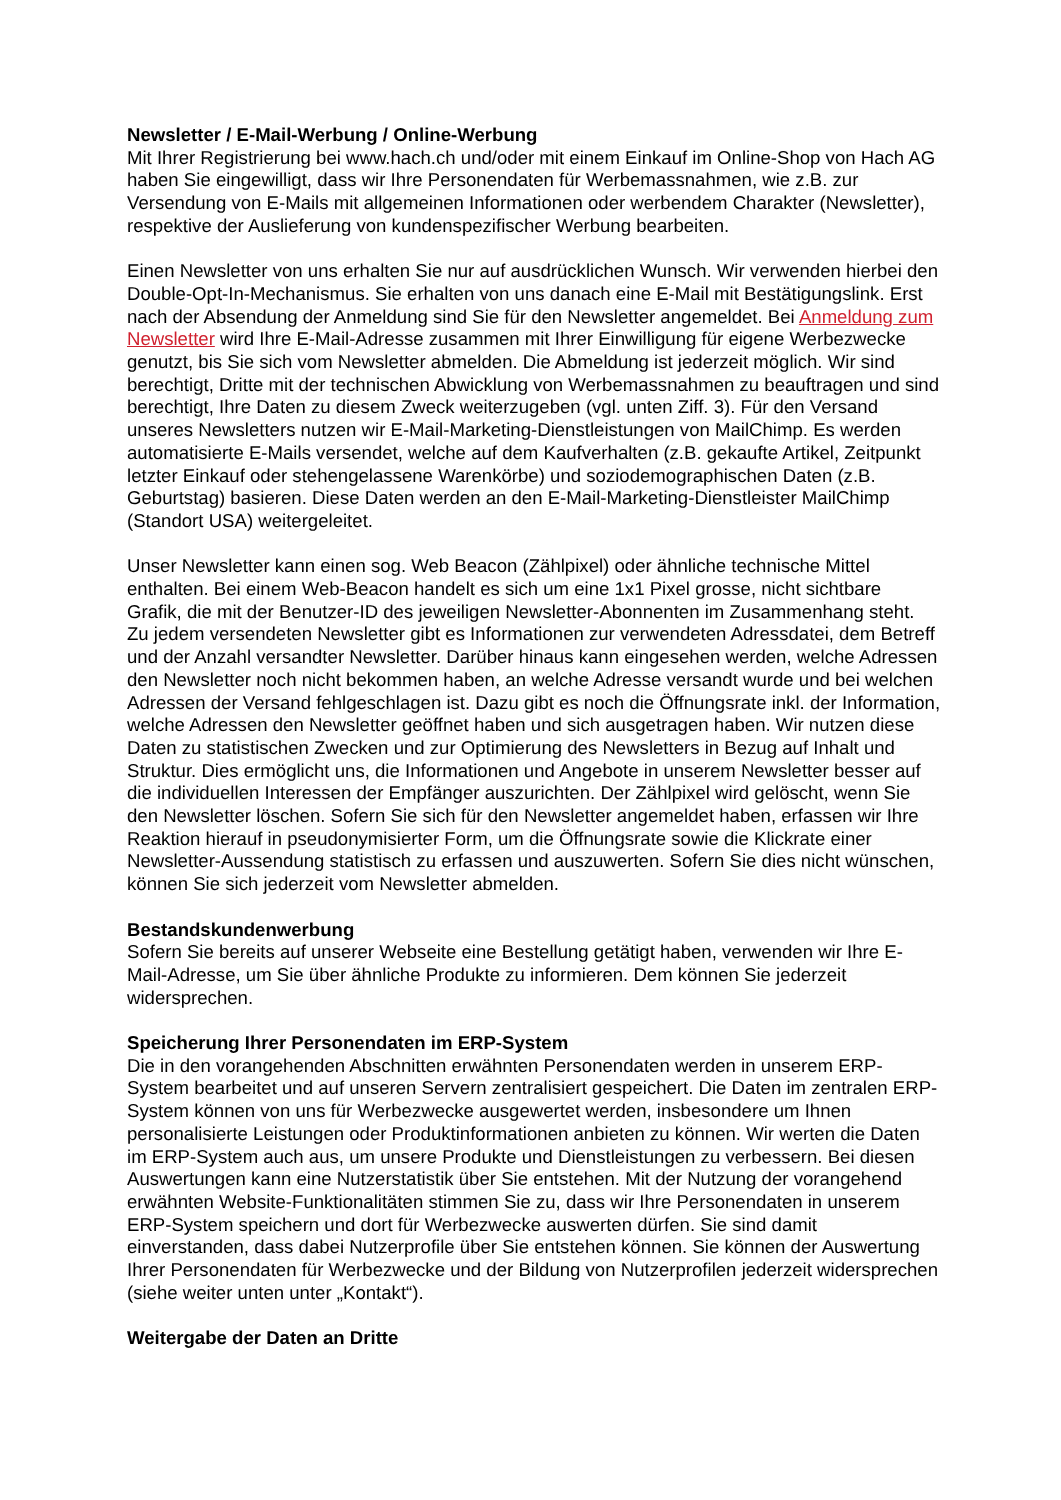Newsletter / E-Mail-Werbung / Online-Werbung
Mit Ihrer Registrierung bei www.hach.ch und/oder mit einem Einkauf im Online-Shop von Hach AG haben Sie eingewilligt, dass wir Ihre Personendaten für Werbemassnahmen, wie z.B. zur Versendung von E-Mails mit allgemeinen Informationen oder werbendem Charakter (Newsletter), respektive der Auslieferung von kundenspezifischer Werbung bearbeiten.
Einen Newsletter von uns erhalten Sie nur auf ausdrücklichen Wunsch. Wir verwenden hierbei den Double-Opt-In-Mechanismus. Sie erhalten von uns danach eine E-Mail mit Bestätigungslink. Erst nach der Absendung der Anmeldung sind Sie für den Newsletter angemeldet. Bei Anmeldung zum Newsletter wird Ihre E-Mail-Adresse zusammen mit Ihrer Einwilligung für eigene Werbezwecke genutzt, bis Sie sich vom Newsletter abmelden. Die Abmeldung ist jederzeit möglich. Wir sind berechtigt, Dritte mit der technischen Abwicklung von Werbemassnahmen zu beauftragen und sind berechtigt, Ihre Daten zu diesem Zweck weiterzugeben (vgl. unten Ziff. 3). Für den Versand unseres Newsletters nutzen wir E-Mail-Marketing-Dienstleistungen von MailChimp. Es werden automatisierte E-Mails versendet, welche auf dem Kaufverhalten (z.B. gekaufte Artikel, Zeitpunkt letzter Einkauf oder stehengelassene Warenkörbe) und soziodemographischen Daten (z.B. Geburtstag) basieren. Diese Daten werden an den E-Mail-Marketing-Dienstleister MailChimp (Standort USA) weitergeleitet.
Unser Newsletter kann einen sog. Web Beacon (Zählpixel) oder ähnliche technische Mittel enthalten. Bei einem Web-Beacon handelt es sich um eine 1x1 Pixel grosse, nicht sichtbare Grafik, die mit der Benutzer-ID des jeweiligen Newsletter-Abonnenten im Zusammenhang steht. Zu jedem versendeten Newsletter gibt es Informationen zur verwendeten Adressdatei, dem Betreff und der Anzahl versandter Newsletter. Darüber hinaus kann eingesehen werden, welche Adressen den Newsletter noch nicht bekommen haben, an welche Adresse versandt wurde und bei welchen Adressen der Versand fehlgeschlagen ist. Dazu gibt es noch die Öffnungsrate inkl. der Information, welche Adressen den Newsletter geöffnet haben und sich ausgetragen haben. Wir nutzen diese Daten zu statistischen Zwecken und zur Optimierung des Newsletters in Bezug auf Inhalt und Struktur. Dies ermöglicht uns, die Informationen und Angebote in unserem Newsletter besser auf die individuellen Interessen der Empfänger auszurichten. Der Zählpixel wird gelöscht, wenn Sie den Newsletter löschen. Sofern Sie sich für den Newsletter angemeldet haben, erfassen wir Ihre Reaktion hierauf in pseudonymisierter Form, um die Öffnungsrate sowie die Klickrate einer Newsletter-Aussendung statistisch zu erfassen und auszuwerten. Sofern Sie dies nicht wünschen, können Sie sich jederzeit vom Newsletter abmelden.
Bestandskundenwerbung
Sofern Sie bereits auf unserer Webseite eine Bestellung getätigt haben, verwenden wir Ihre E-Mail-Adresse, um Sie über ähnliche Produkte zu informieren. Dem können Sie jederzeit widersprechen.
Speicherung Ihrer Personendaten im ERP-System
Die in den vorangehenden Abschnitten erwähnten Personendaten werden in unserem ERP-System bearbeitet und auf unseren Servern zentralisiert gespeichert. Die Daten im zentralen ERP-System können von uns für Werbezwecke ausgewertet werden, insbesondere um Ihnen personalisierte Leistungen oder Produktinformationen anbieten zu können. Wir werten die Daten im ERP-System auch aus, um unsere Produkte und Dienstleistungen zu verbessern. Bei diesen Auswertungen kann eine Nutzerstatistik über Sie entstehen. Mit der Nutzung der vorangehend erwähnten Website-Funktionalitäten stimmen Sie zu, dass wir Ihre Personendaten in unserem ERP-System speichern und dort für Werbezwecke auswerten dürfen. Sie sind damit einverstanden, dass dabei Nutzerprofile über Sie entstehen können. Sie können der Auswertung Ihrer Personendaten für Werbezwecke und der Bildung von Nutzerprofilen jederzeit widersprechen (siehe weiter unten unter „Kontakt“).
Weitergabe der Daten an Dritte